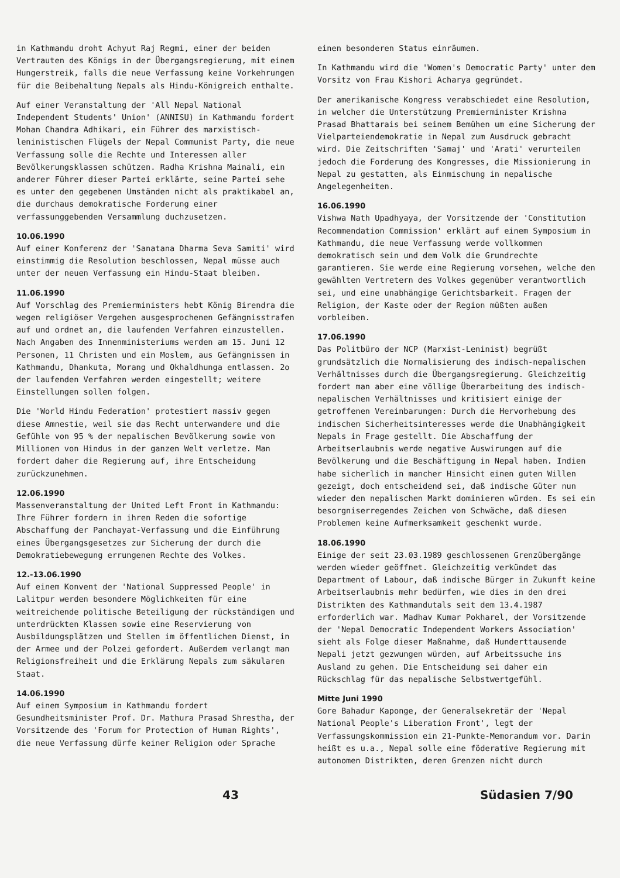in Kathmandu droht Achyut Raj Regmi, einer der beiden Vertrauten des Königs in der Übergangsregierung, mit einem Hungerstreik, falls die neue Verfassung keine Vorkehrungen für die Beibehaltung Nepals als Hindu-Königreich enthalte.
Auf einer Veranstaltung der 'All Nepal National Independent Students' Union' (ANNISU) in Kathmandu fordert Mohan Chandra Adhikari, ein Führer des marxistisch-leninistischen Flügels der Nepal Communist Party, die neue Verfassung solle die Rechte und Interessen aller Bevölkerungsklassen schützen. Radha Krishna Mainali, ein anderer Führer dieser Partei erklärte, seine Partei sehe es unter den gegebenen Umständen nicht als praktikabel an, die durchaus demokratische Forderung einer verfassunggebenden Versammlung duchzusetzen.
10.06.1990
Auf einer Konferenz der 'Sanatana Dharma Seva Samiti' wird einstimmig die Resolution beschlossen, Nepal müsse auch unter der neuen Verfassung ein Hindu-Staat bleiben.
11.06.1990
Auf Vorschlag des Premierministers hebt König Birendra die wegen religiöser Vergehen ausgesprochenen Gefängnisstrafen auf und ordnet an, die laufenden Verfahren einzustellen. Nach Angaben des Innenministeriums werden am 15. Juni 12 Personen, 11 Christen und ein Moslem, aus Gefängnissen in Kathmandu, Dhankuta, Morang und Okhaldhunga entlassen. 2o der laufenden Verfahren werden eingestellt; weitere Einstellungen sollen folgen.
Die 'World Hindu Federation' protestiert massiv gegen diese Amnestie, weil sie das Recht unterwandere und die Gefühle von 95 % der nepalischen Bevölkerung sowie von Millionen von Hindus in der ganzen Welt verletze. Man fordert daher die Regierung auf, ihre Entscheidung zurückzunehmen.
12.06.1990
Massenveranstaltung der United Left Front in Kathmandu: Ihre Führer fordern in ihren Reden die sofortige Abschaffung der Panchayat-Verfassung und die Einführung eines Übergangsgesetzes zur Sicherung der durch die Demokratiebewegung errungenen Rechte des Volkes.
12.-13.06.1990
Auf einem Konvent der 'National Suppressed People' in Lalitpur werden besondere Möglichkeiten für eine weitreichende politische Beteiligung der rückständigen und unterdrückten Klassen sowie eine Reservierung von Ausbildungsplätzen und Stellen im öffentlichen Dienst, in der Armee und der Polzei gefordert. Außerdem verlangt man Religionsfreiheit und die Erklärung Nepals zum säkularen Staat.
14.06.1990
Auf einem Symposium in Kathmandu fordert Gesundheitsminister Prof. Dr. Mathura Prasad Shrestha, der Vorsitzende des 'Forum for Protection of Human Rights', die neue Verfassung dürfe keiner Religion oder Sprache
einen besonderen Status einräumen.
In Kathmandu wird die 'Women's Democratic Party' unter dem Vorsitz von Frau Kishori Acharya gegründet.
Der amerikanische Kongress verabschiedet eine Resolution, in welcher die Unterstützung Premierminister Krishna Prasad Bhattarais bei seinem Bemühen um eine Sicherung der Vielparteiendemokratie in Nepal zum Ausdruck gebracht wird. Die Zeitschriften 'Samaj' und 'Arati' verurteilen jedoch die Forderung des Kongresses, die Missionierung in Nepal zu gestatten, als Einmischung in nepalische Angelegenheiten.
16.06.1990
Vishwa Nath Upadhyaya, der Vorsitzende der 'Constitution Recommendation Commission' erklärt auf einem Symposium in Kathmandu, die neue Verfassung werde vollkommen demokratisch sein und dem Volk die Grundrechte garantieren. Sie werde eine Regierung vorsehen, welche den gewählten Vertretern des Volkes gegenüber verantwortlich sei, und eine unabhängige Gerichtsbarkeit. Fragen der Religion, der Kaste oder der Region müßten außen vorbleiben.
17.06.1990
Das Politbüro der NCP (Marxist-Leninist) begrüßt grundsätzlich die Normalisierung des indisch-nepalischen Verhältnisses durch die Übergangsregierung. Gleichzeitig fordert man aber eine völlige Überarbeitung des indisch-nepalischen Verhältnisses und kritisiert einige der getroffenen Vereinbarungen: Durch die Hervorhebung des indischen Sicherheitsinteresses werde die Unabhängigkeit Nepals in Frage gestellt. Die Abschaffung der Arbeitserlaubnis werde negative Auswirungen auf die Bevölkerung und die Beschäftigung in Nepal haben. Indien habe sicherlich in mancher Hinsicht einen guten Willen gezeigt, doch entscheidend sei, daß indische Güter nun wieder den nepalischen Markt dominieren würden. Es sei ein besorgniserregendes Zeichen von Schwäche, daß diesen Problemen keine Aufmerksamkeit geschenkt wurde.
18.06.1990
Einige der seit 23.03.1989 geschlossenen Grenzübergänge werden wieder geöffnet. Gleichzeitig verkündet das Department of Labour, daß indische Bürger in Zukunft keine Arbeitserlaubnis mehr bedürfen, wie dies in den drei Distrikten des Kathmandutals seit dem 13.4.1987 erforderlich war. Madhav Kumar Pokharel, der Vorsitzende der 'Nepal Democratic Independent Workers Association' sieht als Folge dieser Maßnahme, daß Hunderttausende Nepali jetzt gezwungen würden, auf Arbeitssuche ins Ausland zu gehen. Die Entscheidung sei daher ein Rückschlag für das nepalische Selbstwertgefühl.
Mitte Juni 1990
Gore Bahadur Kaponge, der Generalsekretär der 'Nepal National People's Liberation Front', legt der Verfassungskommission ein 21-Punkte-Memorandum vor. Darin heißt es u.a., Nepal solle eine föderative Regierung mit autonomen Distrikten, deren Grenzen nicht durch
43 Südasien 7/90